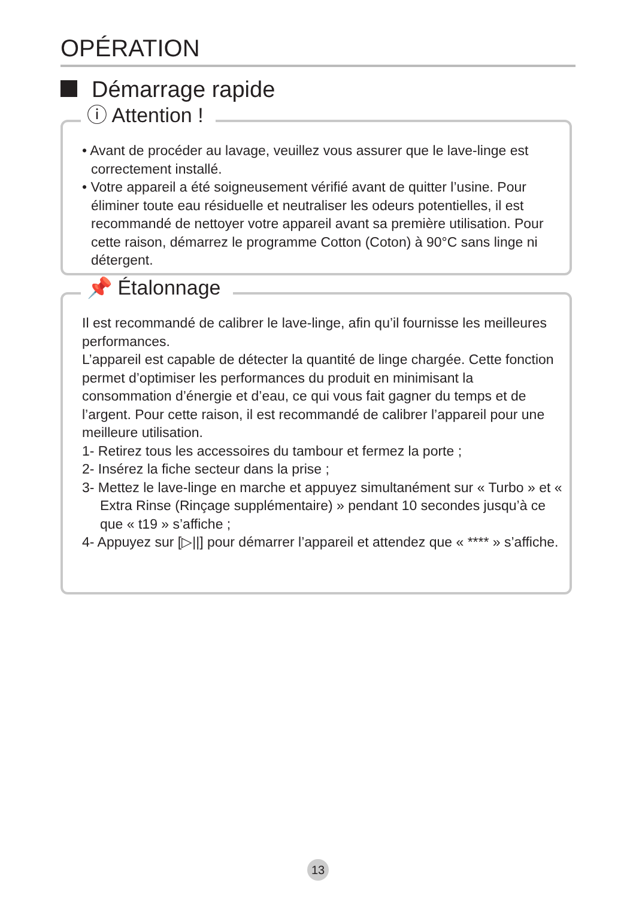OPÉRATION
Démarrage rapide
ⓘ Attention !
• Avant de procéder au lavage, veuillez vous assurer que le lave-linge est correctement installé.
• Votre appareil a été soigneusement vérifié avant de quitter l’usine. Pour éliminer toute eau résiduelle et neutraliser les odeurs potentielles, il est recommandé de nettoyer votre appareil avant sa première utilisation. Pour cette raison, démarrez le programme Cotton (Coton) à 90°C sans linge ni détergent.
📌 Étalonnage
Il est recommandé de calibrer le lave-linge, afin qu’il fournisse les meilleures performances.
L’appareil est capable de détecter la quantité de linge chargée. Cette fonction permet d’optimiser les performances du produit en minimisant la consommation d’énergie et d’eau, ce qui vous fait gagner du temps et de l’argent. Pour cette raison, il est recommandé de calibrer l’appareil pour une meilleure utilisation.
1- Retirez tous les accessoires du tambour et fermez la porte ;
2- Insérez la fiche secteur dans la prise ;
3- Mettez le lave-linge en marche et appuyez simultanément sur « Turbo » et « Extra Rinse (Rinçage supplémentaire) » pendant 10 secondes jusqu’à ce que « t19 » s’affiche ;
4- Appuyez sur [▷||] pour démarrer l’appareil et attendez que « **** » s’affiche.
13